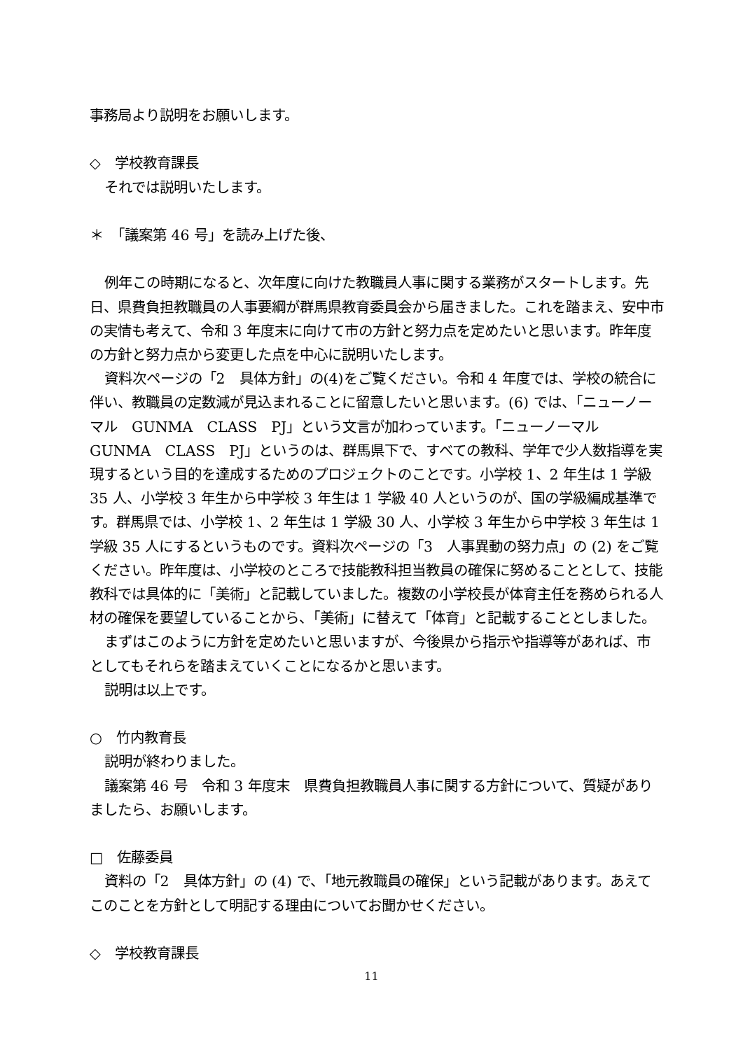事務局より説明をお願いします。
◇　学校教育課長
それでは説明いたします。
＊　「議案第 46 号」を読み上げた後、
例年この時期になると、次年度に向けた教職員人事に関する業務がスタートします。先日、県費負担教職員の人事要綱が群馬県教育委員会から届きました。これを踏まえ、安中市の実情も考えて、令和 3 年度末に向けて市の方針と努力点を定めたいと思います。昨年度の方針と努力点から変更した点を中心に説明いたします。
資料次ページの「2　具体方針」の(4)をご覧ください。令和 4 年度では、学校の統合に伴い、教職員の定数減が見込まれることに留意したいと思います。(6) では、「ニューノーマル　GUNMA　CLASS　PJ」という文言が加わっています。「ニューノーマル　GUNMA　CLASS　PJ」というのは、群馬県下で、すべての教科、学年で少人数指導を実現するという目的を達成するためのプロジェクトのことです。小学校 1、2 年生は 1 学級 35 人、小学校 3 年生から中学校 3 年生は 1 学級 40 人というのが、国の学級編成基準です。群馬県では、小学校 1、2 年生は 1 学級 30 人、小学校 3 年生から中学校 3 年生は 1 学級 35 人にするというものです。資料次ページの「3　人事異動の努力点」の (2) をご覧ください。昨年度は、小学校のところで技能教科担当教員の確保に努めることとして、技能教科では具体的に「美術」と記載していました。複数の小学校長が体育主任を務められる人材の確保を要望していることから、「美術」に替えて「体育」と記載することとしました。
まずはこのように方針を定めたいと思いますが、今後県から指示や指導等があれば、市としてもそれらを踏まえていくことになるかと思います。
説明は以上です。
○　竹内教育長
説明が終わりました。
議案第 46 号　令和 3 年度末　県費負担教職員人事に関する方針について、質疑がありましたら、お願いします。
□　佐藤委員
資料の「2　具体方針」の (4) で、「地元教職員の確保」という記載があります。あえてこのことを方針として明記する理由についてお聞かせください。
◇　学校教育課長
11